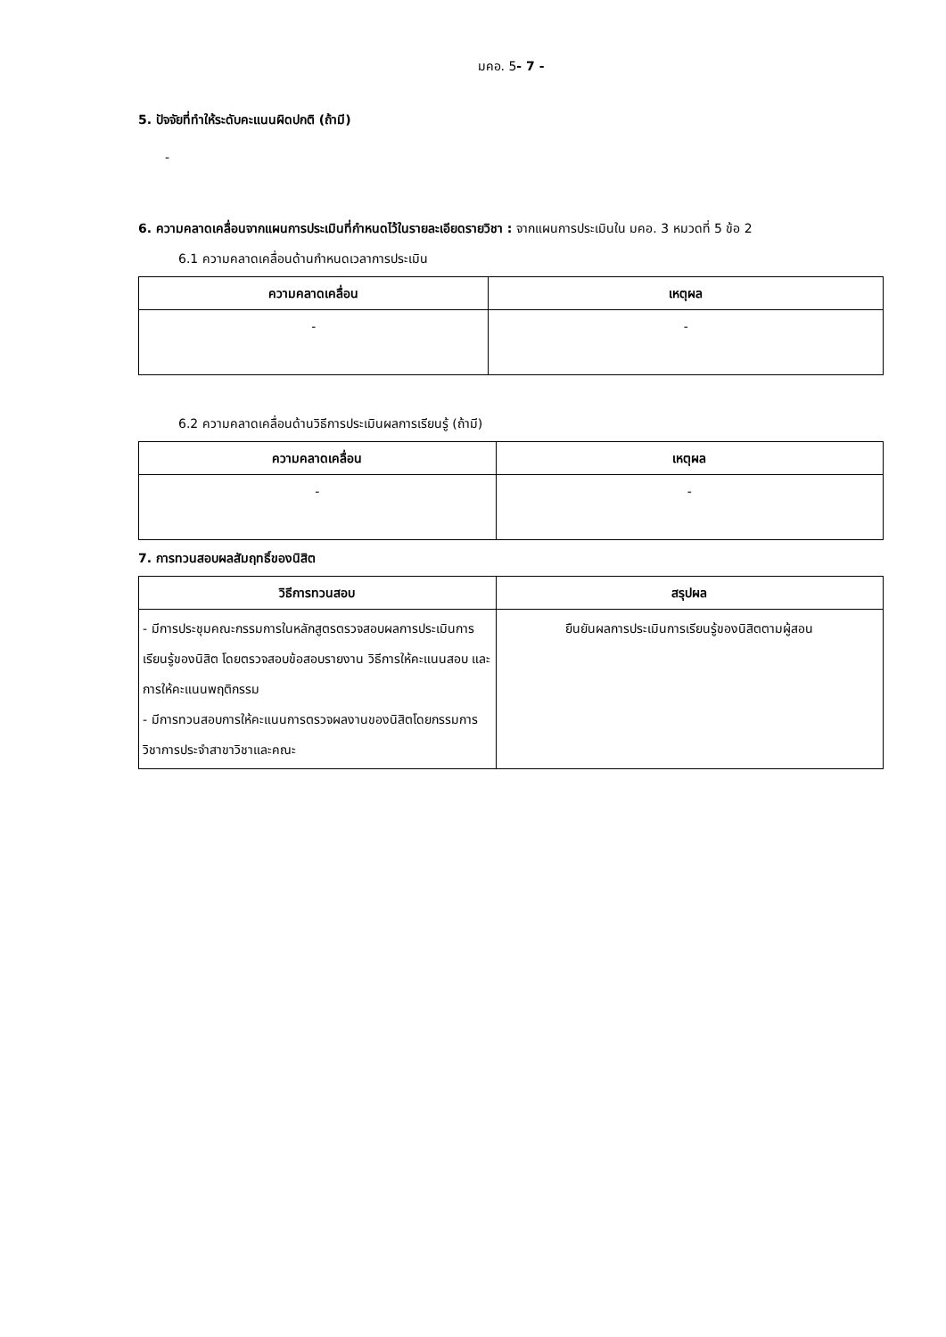มคอ. 5- 7 -
5. ปัจจัยที่ทำให้ระดับคะแนนผิดปกติ (ถ้ามี)
-
6. ความคลาดเคลื่อนจากแผนการประเมินที่กำหนดไว้ในรายละเอียดรายวิชา : จากแผนการประเมินใน มคอ. 3 หมวดที่ 5 ข้อ 2
6.1 ความคลาดเคลื่อนด้านกำหนดเวลาการประเมิน
| ความคลาดเคลื่อน | เหตุผล |
| --- | --- |
| - | - |
6.2 ความคลาดเคลื่อนด้านวิธีการประเมินผลการเรียนรู้ (ถ้ามี)
| ความคลาดเคลื่อน | เหตุผล |
| --- | --- |
| - | - |
7. การทวนสอบผลสัมฤทธิ์ของนิสิต
| วิธีการทวนสอบ | สรุปผล |
| --- | --- |
| - มีการประชุมคณะกรรมการในหลักสูตรตรวจสอบผลการประเมินการเรียนรู้ของนิสิต โดยตรวจสอบข้อสอบรายงาน วิธีการให้คะแนนสอบ และการให้คะแนนพฤติกรรม - มีการทวนสอบการให้คะแนนการตรวจผลงานของนิสิตโดยกรรมการวิชาการประจำสาขาวิชาและคณะ | ยืนยันผลการประเมินการเรียนรู้ของนิสิตตามผู้สอน |